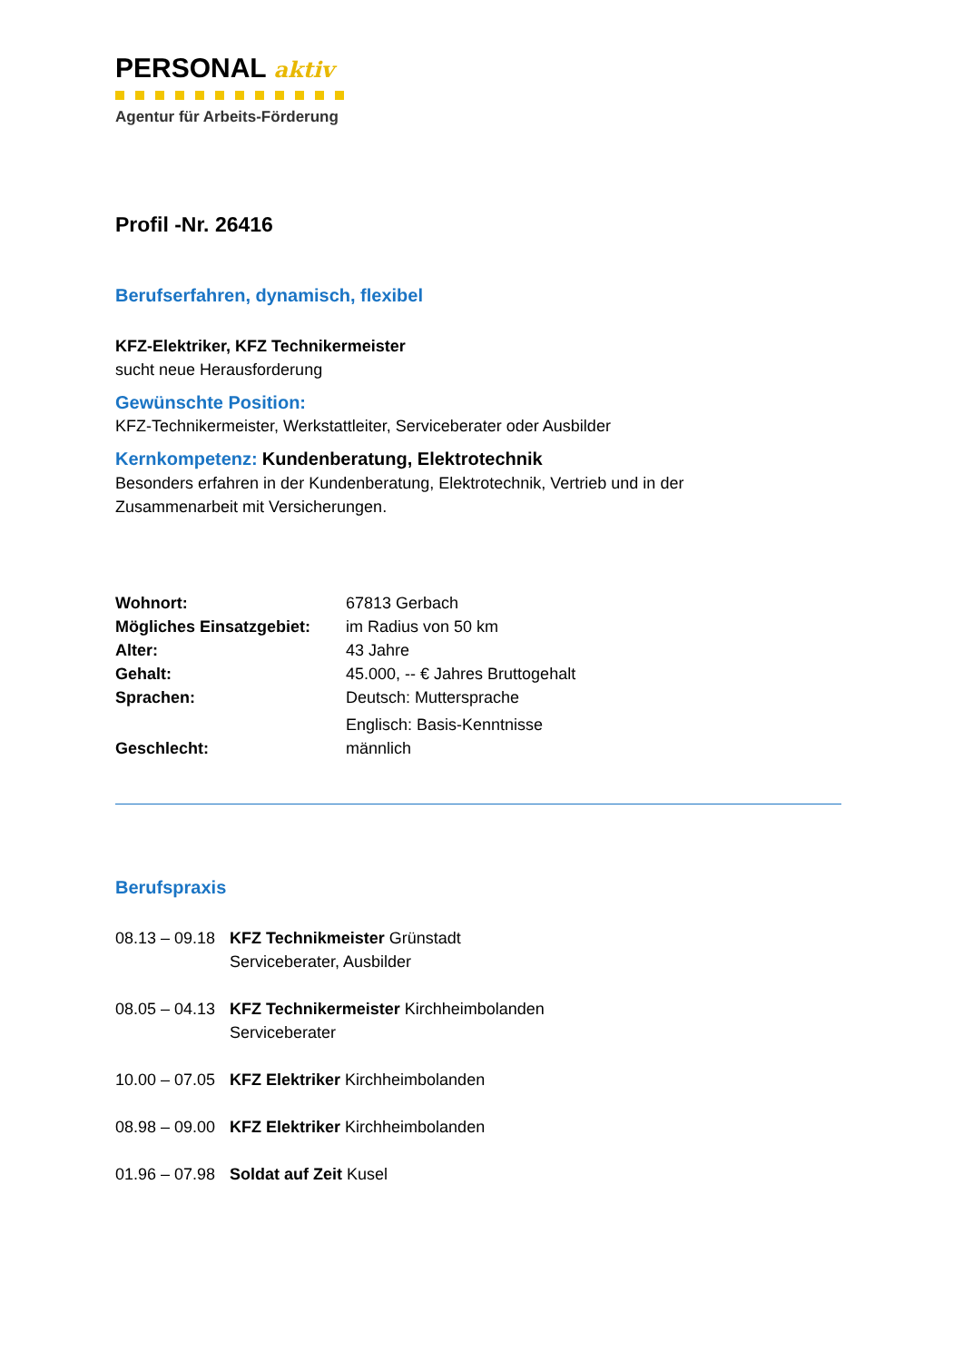PERSONAL aktiv
Agentur für Arbeits-Förderung
Profil -Nr. 26416
Berufserfahren, dynamisch, flexibel
KFZ-Elektriker, KFZ Technikermeister
sucht neue Herausforderung
Gewünschte Position:
KFZ-Technikermeister, Werkstattleiter, Serviceberater oder Ausbilder
Kernkompetenz: Kundenberatung, Elektrotechnik
Besonders erfahren in der Kundenberatung, Elektrotechnik, Vertrieb und in der
Zusammenarbeit mit Versicherungen.
| Wohnort: | 67813 Gerbach |
| Mögliches Einsatzgebiet: | im Radius von 50 km |
| Alter: | 43 Jahre |
| Gehalt: | 45.000, -- € Jahres Bruttogehalt |
| Sprachen: | Deutsch: Muttersprache Englisch: Basis-Kenntnisse |
| Geschlecht: | männlich |
Berufspraxis
| 08.13 – 09.18 | KFZ Technikmeister Grünstadt Serviceberater, Ausbilder |
| 08.05 – 04.13 | KFZ Technikermeister Kirchheimbolanden Serviceberater |
| 10.00 – 07.05 | KFZ Elektriker Kirchheimbolanden |
| 08.98 – 09.00 | KFZ Elektriker Kirchheimbolanden |
| 01.96 – 07.98 | Soldat auf Zeit Kusel |